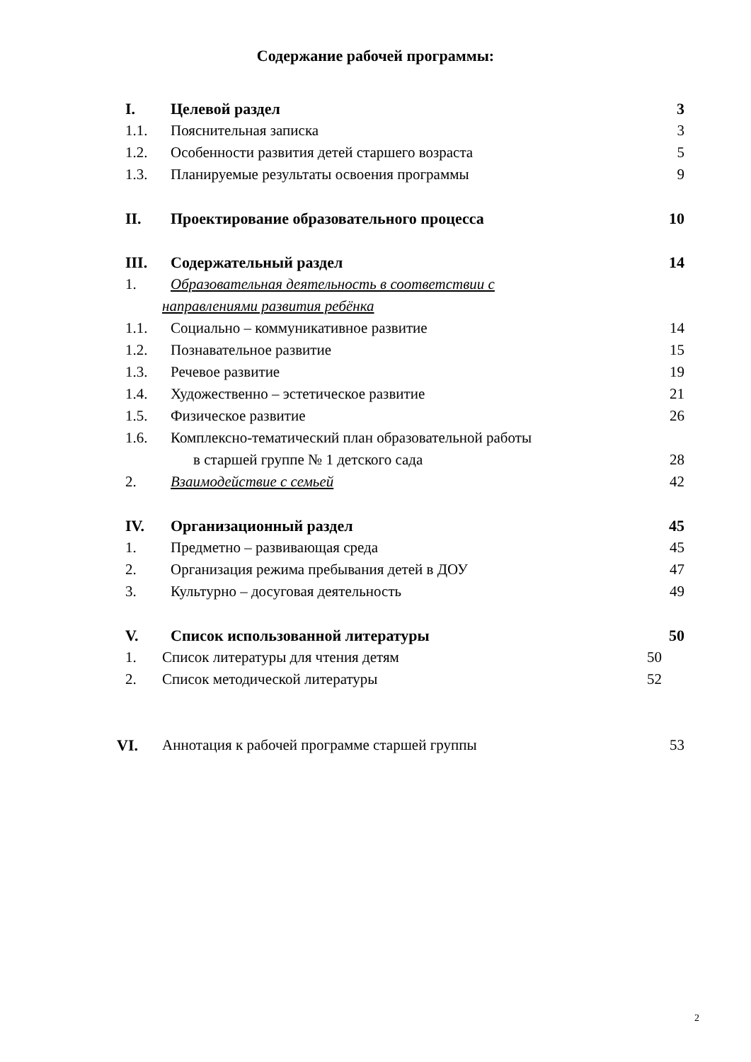Содержание рабочей программы:
I. Целевой раздел 3
1.1. Пояснительная записка 3
1.2. Особенности развития детей старшего возраста 5
1.3. Планируемые результаты освоения программы 9
II. Проектирование образовательного процесса 10
III. Содержательный раздел 14
1. Образовательная деятельность в соответствии с
направлениями развития ребёнка
1.1. Социально – коммуникативное развитие 14
1.2. Познавательное развитие 15
1.3. Речевое развитие 19
1.4. Художественно – эстетическое развитие 21
1.5. Физическое развитие 26
1.6. Комплексно-тематический план образовательной работы
в старшей группе № 1 детского сада 28
2. Взаимодействие с семьей 42
IV. Организационный раздел 45
1. Предметно – развивающая среда 45
2. Организация режима пребывания детей в ДОУ 47
3. Культурно – досуговая деятельность 49
V. Список использованной литературы 50
1. Список литературы для чтения детям 50
2. Список методической литературы 52
VI. Аннотация к рабочей программе старшей группы 53
2